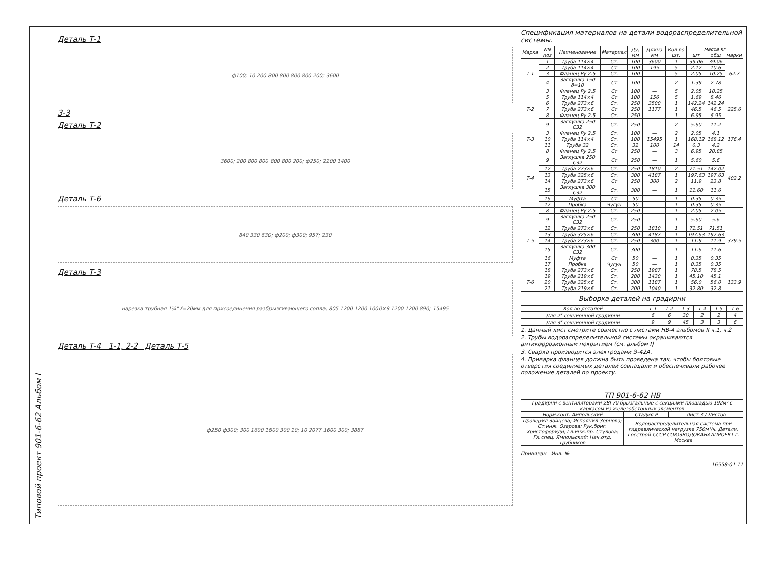Типовой проект 901-6-62 Альбом I
Деталь Т-1
ф100; 10 200 800 800 800 800 200; 3600
3-3
Деталь Т-2
3600; 200 800 800 800 800 200; ф250; 2200 1400
Деталь Т-6
840 330 630; ф200; ф300; 957; 230
Деталь Т-3
нарезка трубная 1¼" ℓ=20мм для присоединения разбрызгивающего сопла; 805 1200 1200 1000×9 1200 1200 890; 15495
Деталь Т-4 1-1, 2-2 Деталь Т-5
ф250 ф300; 300 1600 1600 300 10; 10 2077 1600 300; 3887
Спецификация материалов на детали водораспределительной системы.
| Марка | NN поз | Наименование | Материал | Ду, мм | Длина мм | Кол-во шт. | масса кг | | |
| --- | --- | --- | --- | --- | --- | --- | --- | --- | --- |
| | | | | | | | шт | общ | марки |
| Т-1 | 1 | Труба 114×4 | Ст. | 100 | 3600 | 1 | 39.06 | 39.06 | 62.7 |
| | 2 | Труба 114×4 | Ст | 100 | 195 | 5 | 2.12 | 10.6 | |
| | 3 | Фланец Ру 2.5 | Ст. | 100 | — | 5 | 2.05 | 10.25 | |
| | 4 | Заглушка 150 δ=10 | Ст | 100 | — | 2 | 1.39 | 2.78 | |
| Т-2 | 3 | Фланец Ру 2.5 | Ст | 100 | — | 5 | 2.05 | 10.25 | 225.6 |
| | 5 | Труба 114×4 | Ст | 100 | 156 | 5 | 1.69 | 8.46 | |
| | 6 | Труба 273×6 | Ст. | 250 | 3500 | 1 | 142.24 | 142.24 | |
| | 7 | Труба 273×6 | Ст | 250 | 1177 | 1 | 46.5 | 46.5 | |
| | 8 | Фланец Ру 2.5 | Ст. | 250 | — | 1 | 6.95 | 6.95 | |
| | 9 | Заглушка 250 С32 | Ст. | 250 | — | 2 | 5.60 | 11.2 | |
| Т-3 | 3 | Фланец Ру 2.5 | Ст. | 100 | — | 2 | 2.05 | 4.1 | 176.4 |
| | 10 | Труба 114×4 | Ст. | 100 | 15495 | 1 | 168.12 | 168.12 | |
| | 11 | Труба 32 | Ст. | 32 | 100 | 14 | 0.3 | 4.2 | |
| Т-4 | 8 | Фланец Ру 2.5 | Ст | 250 | — | 3 | 6.95 | 20.85 | 402.2 |
| | 9 | Заглушка 250 С32 | Ст | 250 | — | 1 | 5.60 | 5.6 | |
| | 12 | Труба 273×6 | Ст. | 250 | 1810 | 2 | 71.51 | 142.02 | |
| | 13 | Труба 325×6 | Ст. | 300 | 4187 | 1 | 197.63 | 197.63 | |
| | 14 | Труба 273×6 | Ст | 250 | 300 | 2 | 11.9 | 23.8 | |
| | 15 | Заглушка 300 С32 | Ст. | 300 | — | 1 | 11.60 | 11.6 | |
| | 16 | Муфта | Ст | 50 | — | 1 | 0.35 | 0.35 | |
| | 17 | Пробка | Чугун | 50 | — | 1 | 0.35 | 0.35 | |
| Т-5 | 8 | Фланец Ру 2.5 | Ст. | 250 | — | 1 | 2.05 | 2.05 | 379.5 |
| | 9 | Заглушка 250 С32 | Ст. | 250 | — | 1 | 5.60 | 5.6 | |
| | 12 | Труба 273×6 | Ст. | 250 | 1810 | 1 | 71.51 | 71.51 | |
| | 13 | Труба 325×6 | Ст. | 300 | 4187 | 1 | 197.63 | 197.63 | |
| | 14 | Труба 273×6 | Ст. | 250 | 300 | 1 | 11.9 | 11.9 | |
| | 15 | Заглушка 300 С32 | Ст. | 300 | — | 1 | 11.6 | 11.6 | |
| | 16 | Муфта | Ст | 50 | — | 1 | 0.35 | 0.35 | |
| | 17 | Пробка | Чугун | 50 | — | 1 | 0.35 | 0.35 | |
| | 18 | Труба 273×6 | Ст. | 250 | 1987 | 1 | 78.5 | 78.5 | |
| Т-6 | 19 | Труба 219×6 | Ст. | 200 | 1430 | 1 | 45.10 | 45.1 | 133.9 |
| | 20 | Труба 325×6 | Ст. | 300 | 1187 | 1 | 56.0 | 56.0 | |
| | 21 | Труба 219×6 | Ст. | 200 | 1040 | 1 | 32.80 | 32.8 | |
Выборка деталей на градирни
| Кол-во деталей | Т-1 | Т-2 | Т-3 | Т-4 | Т-5 | Т-6 |
| --- | --- | --- | --- | --- | --- | --- |
| Для 2<sup>х</sup> секционной градирни | 6 | 6 | 30 | 2 | 2 | 4 |
| Для 3<sup>х</sup> секционной градирни | 9 | 9 | 45 | 3 | 3 | 6 |
1. Данный лист смотрите совместно с листами НВ-4 альбомов II ч.1, ч.2
2. Трубы водораспределительной системы окрашиваются антикоррозионным покрытием (см. альбом I)
3. Сварка производится электродами Э-42А.
4. Приварка фланцев должна быть проведена так, чтобы болтовые отверстия соединяемых деталей совпадали и обеспечивали рабочее положение деталей по проекту.
| ТП 901-6-62 НВ | | |
| Градирни с вентиляторами 2ВГ70 брызгальные с секциями площадью 192м² с каркасом из железобетонных элементов | | |
| Норм.конт. Ампольский | Стадия Р | Лист 3 / Листов |
| Проверил Зайцева; Исполнил Зернова; Ст.инж. Озерова; Рук.бриг. Христофориди; Гл.инж.пр. Стулова; Гл.спец. Ямпольский; Нач.отд. Трубников | Водораспределительная система при гидравлической нагрузке 750м³/ч. Детали. Госстрой СССР СОЮЗВОДОКАНАЛПРОЕКТ г. Москва | |
Привязан Инв. №
16558-01 11